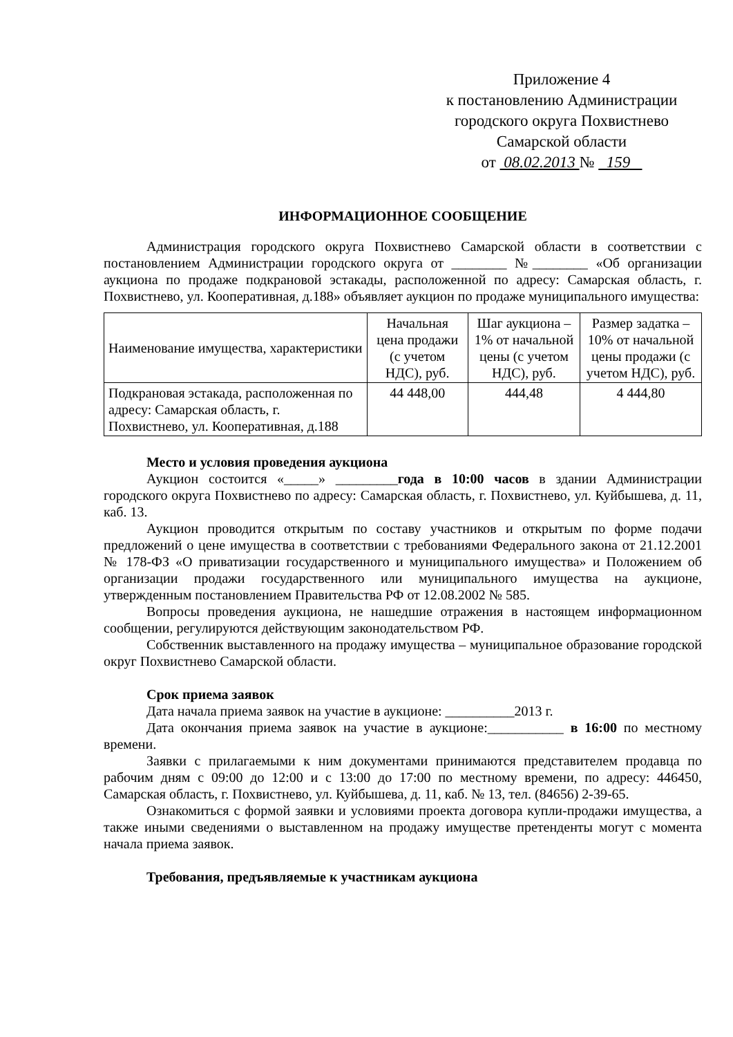Приложение 4
к постановлению Администрации
городского округа Похвистнево
Самарской области
от 08.02.2013 № 159
ИНФОРМАЦИОННОЕ СООБЩЕНИЕ
Администрация городского округа Похвистнево Самарской области в соответствии с постановлением Администрации городского округа от ________ №________ «Об организации аукциона по продаже подкрановой эстакады, расположенной по адресу: Самарская область, г. Похвистнево, ул. Кооперативная, д.188» объявляет аукцион по продаже муниципального имущества:
| Наименование имущества, характеристики | Начальная цена продажи (с учетом НДС), руб. | Шаг аукциона – 1% от начальной цены (с учетом НДС), руб. | Размер задатка – 10% от начальной цены продажи (с учетом НДС), руб. |
| --- | --- | --- | --- |
| Подкрановая эстакада, расположенная по адресу: Самарская область, г. Похвистнево, ул. Кооперативная, д.188 | 44 448,00 | 444,48 | 4 444,80 |
Место и условия проведения аукциона
Аукцион состоится «_____» _________года в 10:00 часов в здании Администрации городского округа Похвистнево по адресу: Самарская область, г. Похвистнево, ул. Куйбышева, д. 11, каб. 13.
Аукцион проводится открытым по составу участников и открытым по форме подачи предложений о цене имущества в соответствии с требованиями Федерального закона от 21.12.2001 № 178-ФЗ «О приватизации государственного и муниципального имущества» и Положением об организации продажи государственного или муниципального имущества на аукционе, утвержденным постановлением Правительства РФ от 12.08.2002 № 585.
Вопросы проведения аукциона, не нашедшие отражения в настоящем информационном сообщении, регулируются действующим законодательством РФ.
Собственник выставленного на продажу имущества – муниципальное образование городской округ Похвистнево Самарской области.
Срок приема заявок
Дата начала приема заявок на участие в аукционе: __________2013 г.
Дата окончания приема заявок на участие в аукционе:___________ в 16:00 по местному времени.
Заявки с прилагаемыми к ним документами принимаются представителем продавца по рабочим дням с 09:00 до 12:00 и с 13:00 до 17:00 по местному времени, по адресу: 446450, Самарская область, г. Похвистнево, ул. Куйбышева, д. 11, каб. № 13, тел. (84656) 2-39-65.
Ознакомиться с формой заявки и условиями проекта договора купли-продажи имущества, а также иными сведениями о выставленном на продажу имуществе претенденты могут с момента начала приема заявок.
Требования, предъявляемые к участникам аукциона